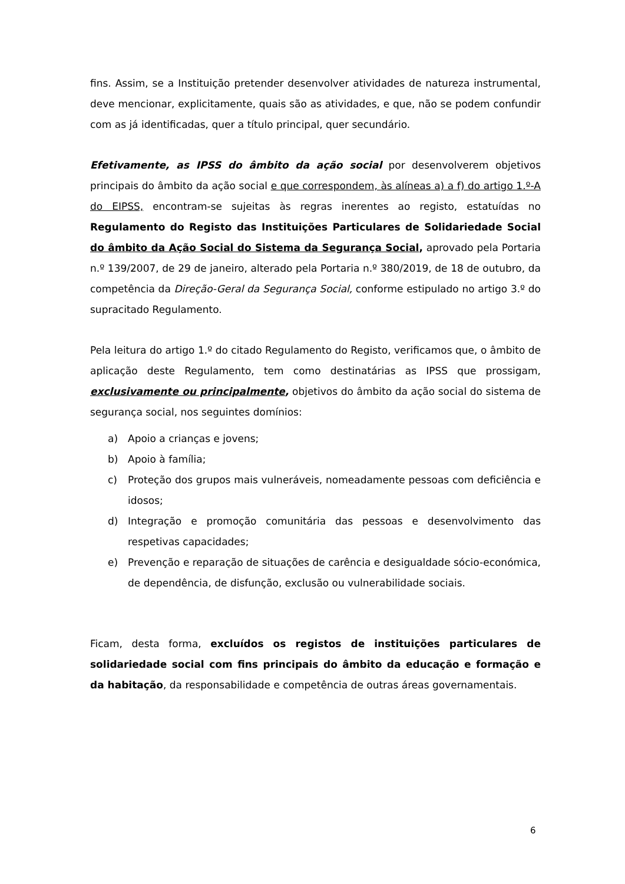fins. Assim, se a Instituição pretender desenvolver atividades de natureza instrumental, deve mencionar, explicitamente, quais são as atividades, e que, não se podem confundir com as já identificadas, quer a título principal, quer secundário.
Efetivamente, as IPSS do âmbito da ação social por desenvolverem objetivos principais do âmbito da ação social e que correspondem, às alíneas a) a f) do artigo 1.º-A do EIPSS, encontram-se sujeitas às regras inerentes ao registo, estatuídas no Regulamento do Registo das Instituições Particulares de Solidariedade Social do âmbito da Ação Social do Sistema da Segurança Social, aprovado pela Portaria n.º 139/2007, de 29 de janeiro, alterado pela Portaria n.º 380/2019, de 18 de outubro, da competência da Direção-Geral da Segurança Social, conforme estipulado no artigo 3.º do supracitado Regulamento.
Pela leitura do artigo 1.º do citado Regulamento do Registo, verificamos que, o âmbito de aplicação deste Regulamento, tem como destinatárias as IPSS que prossigam, exclusivamente ou principalmente, objetivos do âmbito da ação social do sistema de segurança social, nos seguintes domínios:
a) Apoio a crianças e jovens;
b) Apoio à família;
c) Proteção dos grupos mais vulneráveis, nomeadamente pessoas com deficiência e idosos;
d) Integração e promoção comunitária das pessoas e desenvolvimento das respetivas capacidades;
e) Prevenção e reparação de situações de carência e desigualdade sócio-económica, de dependência, de disfunção, exclusão ou vulnerabilidade sociais.
Ficam, desta forma, excluídos os registos de instituições particulares de solidariedade social com fins principais do âmbito da educação e formação e da habitação, da responsabilidade e competência de outras áreas governamentais.
6